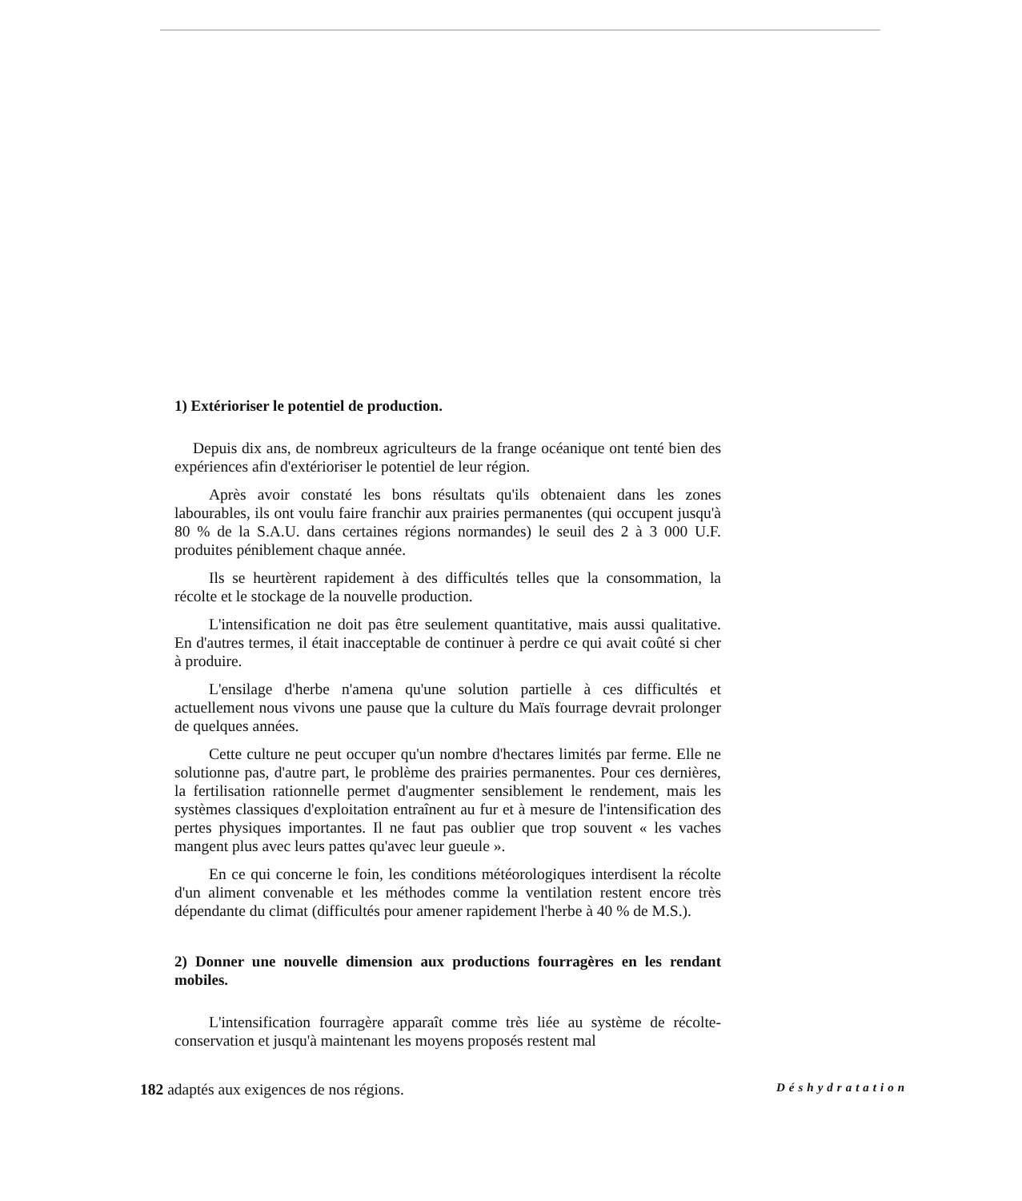1) Extérioriser le potentiel de production.
Depuis dix ans, de nombreux agriculteurs de la frange océanique ont tenté bien des expériences afin d'extérioriser le potentiel de leur région.
Après avoir constaté les bons résultats qu'ils obtenaient dans les zones labourables, ils ont voulu faire franchir aux prairies permanentes (qui occupent jusqu'à 80 % de la S.A.U. dans certaines régions normandes) le seuil des 2 à 3 000 U.F. produites péniblement chaque année.
Ils se heurtèrent rapidement à des difficultés telles que la consommation, la récolte et le stockage de la nouvelle production.
L'intensification ne doit pas être seulement quantitative, mais aussi qualitative. En d'autres termes, il était inacceptable de continuer à perdre ce qui avait coûté si cher à produire.
L'ensilage d'herbe n'amena qu'une solution partielle à ces difficultés et actuellement nous vivons une pause que la culture du Maïs fourrage devrait prolonger de quelques années.
Cette culture ne peut occuper qu'un nombre d'hectares limités par ferme. Elle ne solutionne pas, d'autre part, le problème des prairies permanentes. Pour ces dernières, la fertilisation rationnelle permet d'augmenter sensiblement le rendement, mais les systèmes classiques d'exploitation entraînent au fur et à mesure de l'intensification des pertes physiques importantes. Il ne faut pas oublier que trop souvent « les vaches mangent plus avec leurs pattes qu'avec leur gueule ».
En ce qui concerne le foin, les conditions météorologiques interdisent la récolte d'un aliment convenable et les méthodes comme la ventilation restent encore très dépendante du climat (difficultés pour amener rapidement l'herbe à 40 % de M.S.).
2) Donner une nouvelle dimension aux productions fourragères en les rendant mobiles.
L'intensification fourragère apparaît comme très liée au système de récolte-conservation et jusqu'à maintenant les moyens proposés restent mal
182 adaptés aux exigences de nos régions. Déshydratation